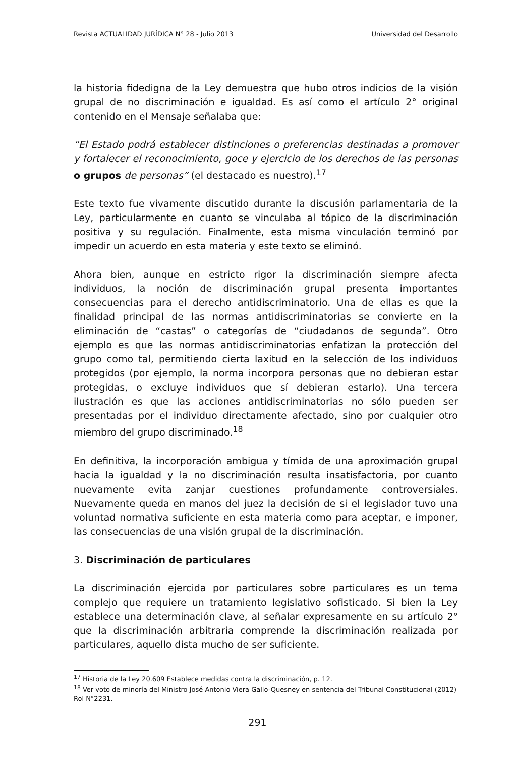Revista ACTUALIDAD JURÍDICA N° 28 - Julio 2013 Universidad del Desarrollo
la historia fidedigna de la Ley demuestra que hubo otros indicios de la visión grupal de no discriminación e igualdad. Es así como el artículo 2° original contenido en el Mensaje señalaba que:
“El Estado podrá establecer distinciones o preferencias destinadas a promover y fortalecer el reconocimiento, goce y ejercicio de los derechos de las personas o grupos de personas” (el destacado es nuestro).<sup>17</sup>
Este texto fue vivamente discutido durante la discusión parlamentaria de la Ley, particularmente en cuanto se vinculaba al tópico de la discriminación positiva y su regulación. Finalmente, esta misma vinculación terminó por impedir un acuerdo en esta materia y este texto se eliminó.
Ahora bien, aunque en estricto rigor la discriminación siempre afecta individuos, la noción de discriminación grupal presenta importantes consecuencias para el derecho antidiscriminatorio. Una de ellas es que la finalidad principal de las normas antidiscriminatorias se convierte en la eliminación de “castas” o categorías de “ciudadanos de segunda”. Otro ejemplo es que las normas antidiscriminatorias enfatizan la protección del grupo como tal, permitiendo cierta laxitud en la selección de los individuos protegidos (por ejemplo, la norma incorpora personas que no debieran estar protegidas, o excluye individuos que sí debieran estarlo). Una tercera ilustración es que las acciones antidiscriminatorias no sólo pueden ser presentadas por el individuo directamente afectado, sino por cualquier otro miembro del grupo discriminado.<sup>18</sup>
En definitiva, la incorporación ambigua y tímida de una aproximación grupal hacia la igualdad y la no discriminación resulta insatisfactoria, por cuanto nuevamente evita zanjar cuestiones profundamente controversiales. Nuevamente queda en manos del juez la decisión de si el legislador tuvo una voluntad normativa suficiente en esta materia como para aceptar, e imponer, las consecuencias de una visión grupal de la discriminación.
3. Discriminación de particulares
La discriminación ejercida por particulares sobre particulares es un tema complejo que requiere un tratamiento legislativo sofisticado. Si bien la Ley establece una determinación clave, al señalar expresamente en su artículo 2° que la discriminación arbitraria comprende la discriminación realizada por particulares, aquello dista mucho de ser suficiente.
<sup>17</sup> Historia de la Ley 20.609 Establece medidas contra la discriminación, p. 12.
<sup>18</sup> Ver voto de minoría del Ministro José Antonio Viera Gallo-Quesney en sentencia del Tribunal Constitucional (2012) Rol N°2231.
291